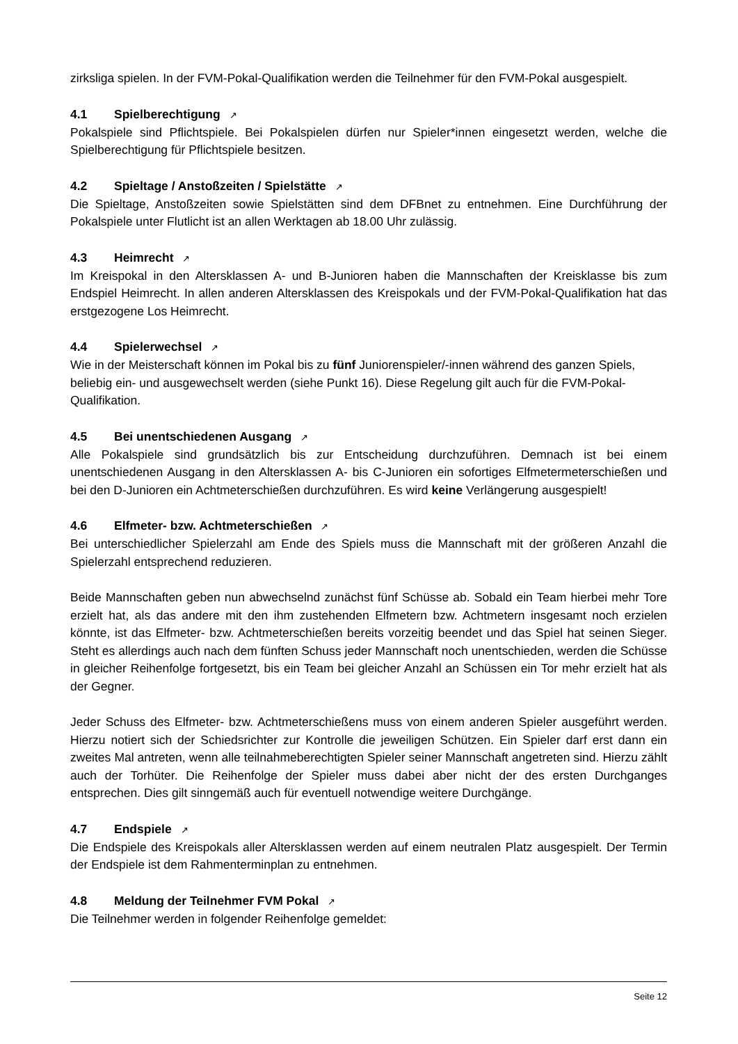zirksliga spielen. In der FVM-Pokal-Qualifikation werden die Teilnehmer für den FVM-Pokal ausgespielt.
4.1 Spielberechtigung ↗
Pokalspiele sind Pflichtspiele. Bei Pokalspielen dürfen nur Spieler*innen eingesetzt werden, welche die Spielberechtigung für Pflichtspiele besitzen.
4.2 Spieltage / Anstoßzeiten / Spielstätte ↗
Die Spieltage, Anstoßzeiten sowie Spielstätten sind dem DFBnet zu entnehmen. Eine Durchführung der Pokalspiele unter Flutlicht ist an allen Werktagen ab 18.00 Uhr zulässig.
4.3 Heimrecht ↗
Im Kreispokal in den Altersklassen A- und B-Junioren haben die Mannschaften der Kreisklasse bis zum Endspiel Heimrecht. In allen anderen Altersklassen des Kreispokals und der FVM-Pokal-Qualifikation hat das erstgezogene Los Heimrecht.
4.4 Spielerwechsel ↗
Wie in der Meisterschaft können im Pokal bis zu fünf Juniorenspieler/-innen während des ganzen Spiels, beliebig ein- und ausgewechselt werden (siehe Punkt 16). Diese Regelung gilt auch für die FVM-Pokal-Qualifikation.
4.5 Bei unentschiedenen Ausgang ↗
Alle Pokalspiele sind grundsätzlich bis zur Entscheidung durchzuführen. Demnach ist bei einem unentschiedenen Ausgang in den Altersklassen A- bis C-Junioren ein sofortiges Elfmetermeterschießen und bei den D-Junioren ein Achtmeterschießen durchzuführen. Es wird keine Verlängerung ausgespielt!
4.6 Elfmeter- bzw. Achtmeterschießen ↗
Bei unterschiedlicher Spielerzahl am Ende des Spiels muss die Mannschaft mit der größeren Anzahl die Spielerzahl entsprechend reduzieren.
Beide Mannschaften geben nun abwechselnd zunächst fünf Schüsse ab. Sobald ein Team hierbei mehr Tore erzielt hat, als das andere mit den ihm zustehenden Elfmetern bzw. Achtmetern insgesamt noch erzielen könnte, ist das Elfmeter- bzw. Achtmeterschießen bereits vorzeitig beendet und das Spiel hat seinen Sieger. Steht es allerdings auch nach dem fünften Schuss jeder Mannschaft noch unentschieden, werden die Schüsse in gleicher Reihenfolge fortgesetzt, bis ein Team bei gleicher Anzahl an Schüssen ein Tor mehr erzielt hat als der Gegner.
Jeder Schuss des Elfmeter- bzw. Achtmeterschießens muss von einem anderen Spieler ausgeführt werden. Hierzu notiert sich der Schiedsrichter zur Kontrolle die jeweiligen Schützen. Ein Spieler darf erst dann ein zweites Mal antreten, wenn alle teilnahmeberechtigten Spieler seiner Mannschaft angetreten sind. Hierzu zählt auch der Torhüter. Die Reihenfolge der Spieler muss dabei aber nicht der des ersten Durchganges entsprechen. Dies gilt sinngemäß auch für eventuell notwendige weitere Durchgänge.
4.7 Endspiele ↗
Die Endspiele des Kreispokals aller Altersklassen werden auf einem neutralen Platz ausgespielt. Der Termin der Endspiele ist dem Rahmenterminplan zu entnehmen.
4.8 Meldung der Teilnehmer FVM Pokal ↗
Die Teilnehmer werden in folgender Reihenfolge gemeldet:
Seite 12